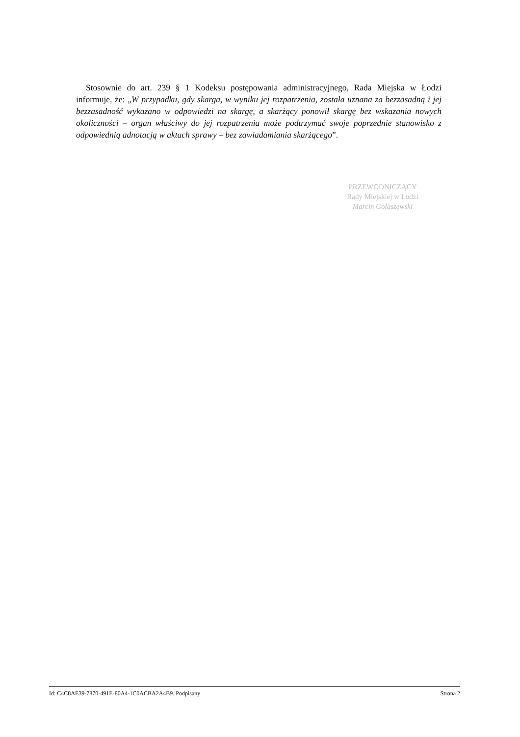Stosownie do art. 239 § 1 Kodeksu postępowania administracyjnego, Rada Miejska w Łodzi informuje, że: „W przypadku, gdy skarga, w wyniku jej rozpatrzenia, została uznana za bezzasadną i jej bezzasadność wykazano w odpowiedzi na skargę, a skarżący ponowił skargę bez wskazania nowych okoliczności – organ właściwy do jej rozpatrzenia może podtrzymać swoje poprzednie stanowisko z odpowiednią adnotacją w aktach sprawy – bez zawiadamiania skarżącego”.
PRZEWODNICZĄCY
Rady Miejskiej w Łodzi
Marcin Gołaszewski
Id: C4C8AE39-7870-491E-80A4-1C0ACBA2A4B9. Podpisany Strona 2